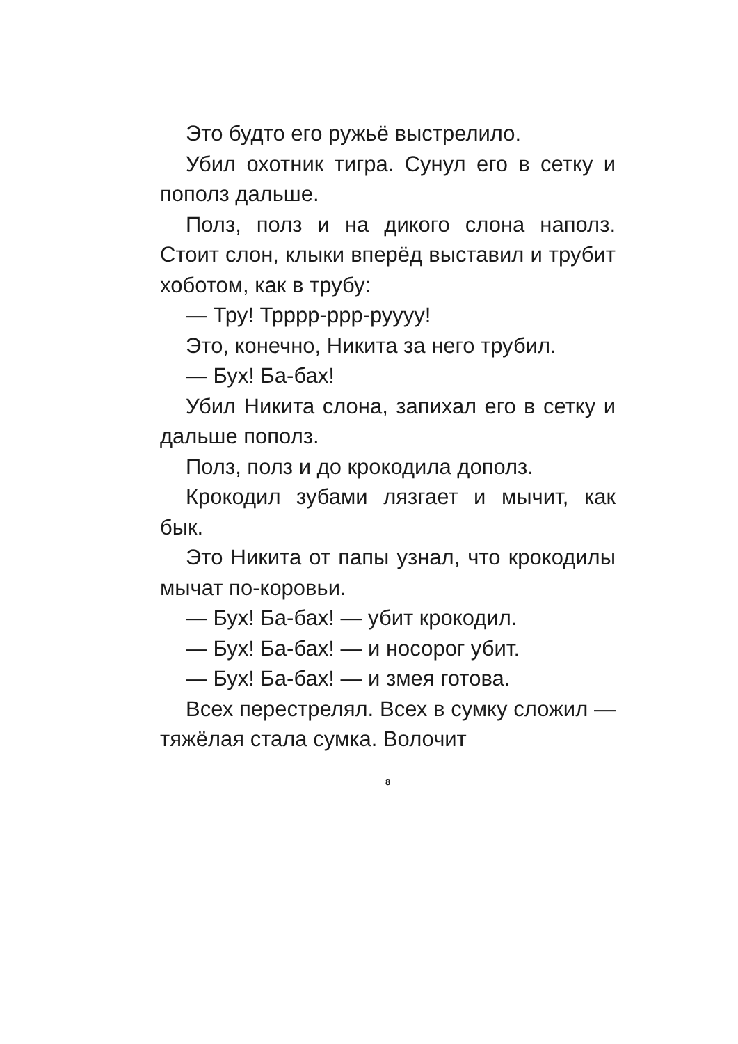Это будто его ружьё выстрелило.
Убил охотник тигра. Сунул его в сетку и пополз дальше.
Полз, полз и на дикого слона напол­з. Стоит слон, клыки вперёд выставил и трубит хоботом, как в трубу:
— Тру! Трррр-ррр-руууу!
Это, конечно, Никита за него тру­бил.
— Бух! Ба-бах!
Убил Никита слона, запихал его в сетку и дальше пополз.
Полз, полз и до крокодила дополз.
Крокодил зубами лязгает и мычит, как бык.
Это Никита от папы узнал, что кроко­дилы мычат по-коровьи.
— Бух! Ба-бах! — убит крокодил.
— Бух! Ба-бах! — и носорог убит.
— Бух! Ба-бах! — и змея готова.
Всех перестрелял. Всех в сумку сложил — тяжёлая стала сумка. Волочит
8